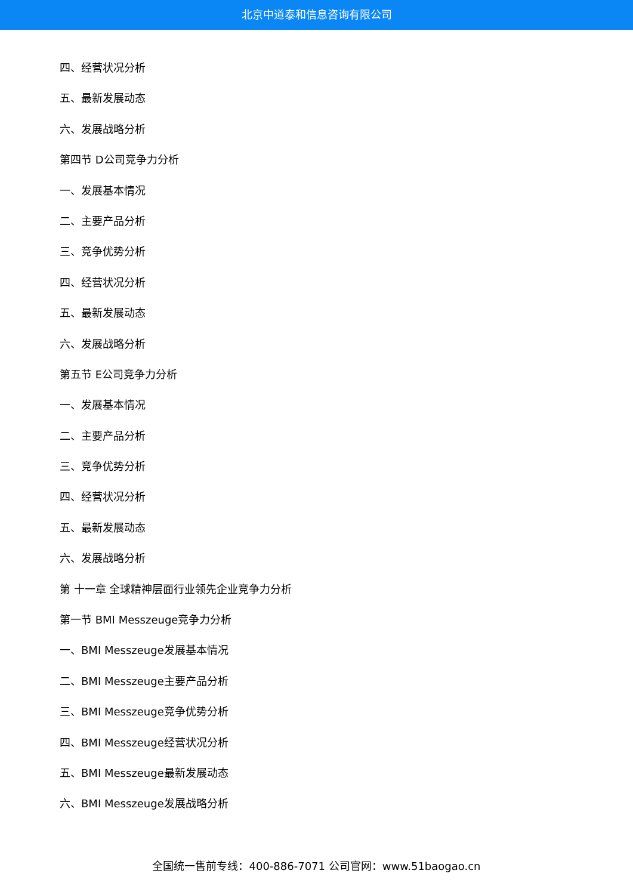北京中道泰和信息咨询有限公司
四、经营状况分析
五、最新发展动态
六、发展战略分析
第四节 D公司竞争力分析
一、发展基本情况
二、主要产品分析
三、竞争优势分析
四、经营状况分析
五、最新发展动态
六、发展战略分析
第五节 E公司竞争力分析
一、发展基本情况
二、主要产品分析
三、竞争优势分析
四、经营状况分析
五、最新发展动态
六、发展战略分析
第 十一章 全球精神层面行业领先企业竞争力分析
第一节 BMI Messzeuge竞争力分析
一、BMI Messzeuge发展基本情况
二、BMI Messzeuge主要产品分析
三、BMI Messzeuge竞争优势分析
四、BMI Messzeuge经营状况分析
五、BMI Messzeuge最新发展动态
六、BMI Messzeuge发展战略分析
全国统一售前专线：400-886-7071 公司官网：www.51baogao.cn